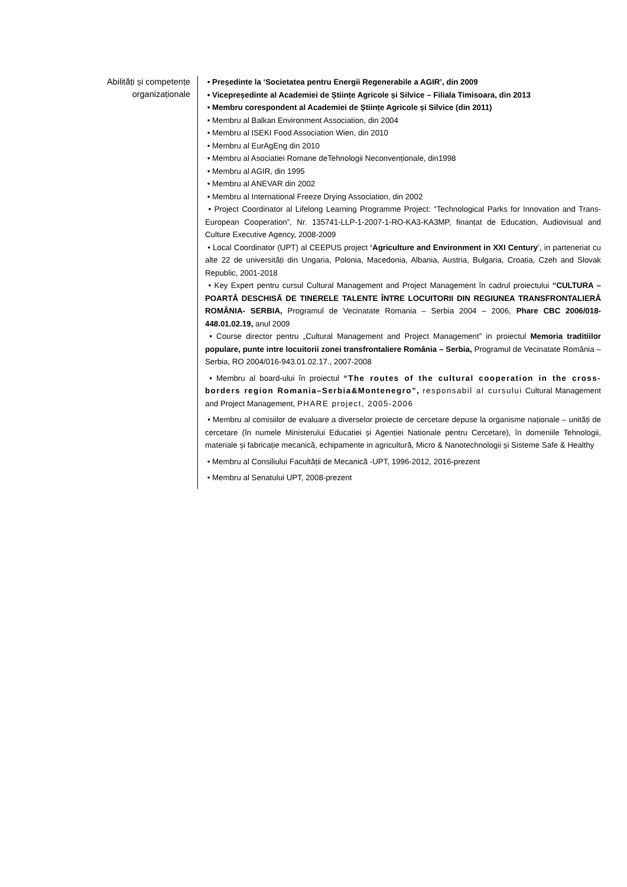Abilități și competențe
organizaționale
• Președinte la ‘Societatea pentru Energii Regenerabile a AGIR’, din 2009
• Vicepreședinte al Academiei de Științe Agricole și Silvice – Filiala Timisoara, din 2013
• Membru corespondent al Academiei de Științe Agricole și Silvice (din 2011)
• Membru al Balkan Environment Association, din 2004
• Membru al ISEKI Food Association Wien, din 2010
• Membru al EurAgEng din 2010
• Membru al Asociatiei Romane deTehnologii Neconvenționale, din1998
• Membru al AGIR, din 1995
• Membru al ANEVAR din 2002
• Membru al International Freeze Drying Association, din 2002
• Project Coordinator al Lifelong Learning Programme Project: “Technological Parks for Innovation and Trans-European Cooperation”, Nr. 135741-LLP-1-2007-1-RO-KA3-KA3MP, finanțat de Education, Audiovisual and Culture Executive Agency, 2008-2009
• Local Coordinator (UPT) al CEEPUS project ‘Agriculture and Environment in XXI Century’, in parteneriat cu alte 22 de universități din Ungaria, Polonia, Macedonia, Albania, Austria, Bulgaria, Croatia, Czeh and Slovak Republic, 2001-2018
• Key Expert pentru cursul Cultural Management and Project Management în cadrul proiectului “CULTURA – POARTĂ DESCHISĂ DE TINERELE TALENTE ÎNTRE LOCUITORII DIN REGIUNEA TRANSFRONTALIERĂ ROMÂNIA- SERBIA, Programul de Vecinatate Romania – Serbia 2004 – 2006, Phare CBC 2006/018-448.01.02.19, anul 2009
• Course director pentru „Cultural Management and Project Management” in proiectul Memoria traditiilor populare, punte intre locuitorii zonei transfrontaliere România – Serbia, Programul de Vecinatate România – Serbia, RO 2004/016-943.01.02.17., 2007-2008
• Membru al board-ului în proiectul “The routes of the cultural cooperation in the cross-borders region Romania–Serbia&Montenegro”, responsabil al cursului Cultural Management and Project Management, PHARE project, 2005-2006
• Membru al comisiilor de evaluare a diverselor proiecte de cercetare depuse la organisme naționale – unități de cercetare (în numele Ministerului Educatiei și Agenției Nationale pentru Cercetare), în domeniile Tehnologii, materiale și fabricație mecanică, echipamente in agricultură, Micro & Nanotechnologii și Sisteme Safe & Healthy
• Membru al Consiliului Facultății de Mecanică -UPT, 1996-2012, 2016-prezent
• Membru al Senatului UPT, 2008-prezent